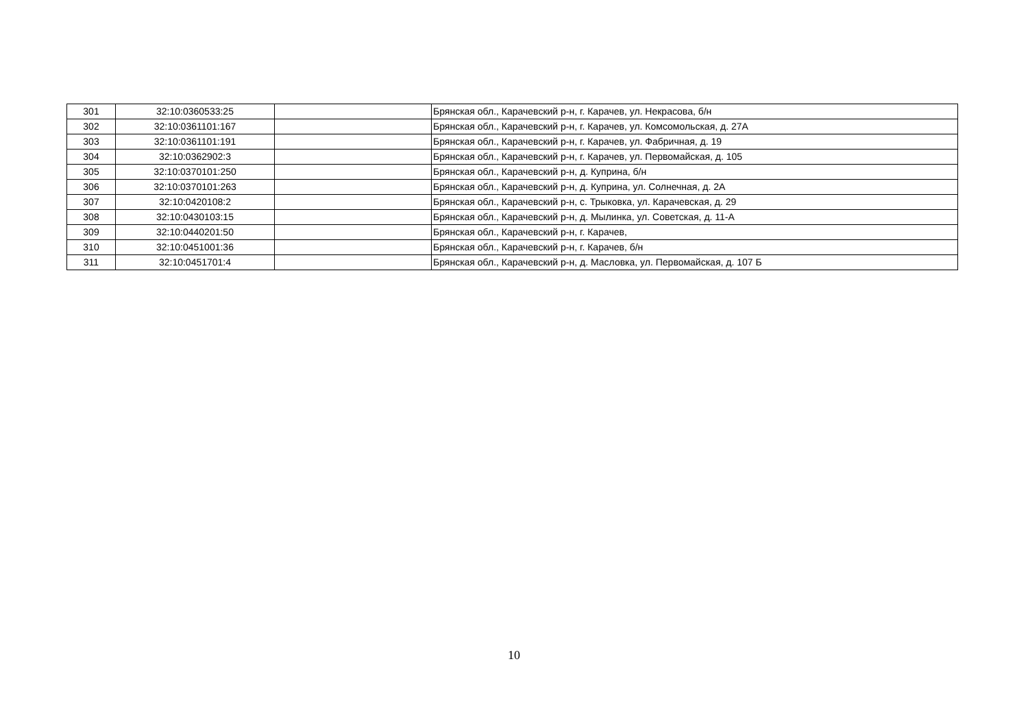| 301 | 32:10:0360533:25 | | Брянская обл., Карачевский р-н, г. Карачев, ул. Некрасова, б/н |
| 302 | 32:10:0361101:167 | | Брянская обл., Карачевский р-н, г. Карачев, ул. Комсомольская, д. 27А |
| 303 | 32:10:0361101:191 | | Брянская обл., Карачевский р-н, г. Карачев, ул. Фабричная, д. 19 |
| 304 | 32:10:0362902:3 | | Брянская обл., Карачевский р-н, г. Карачев, ул. Первомайская, д. 105 |
| 305 | 32:10:0370101:250 | | Брянская обл., Карачевский р-н, д. Куприна, б/н |
| 306 | 32:10:0370101:263 | | Брянская обл., Карачевский р-н, д. Куприна, ул. Солнечная, д. 2А |
| 307 | 32:10:0420108:2 | | Брянская обл., Карачевский р-н, с. Трыковка, ул. Карачевская, д. 29 |
| 308 | 32:10:0430103:15 | | Брянская обл., Карачевский р-н, д. Мылинка, ул. Советская, д. 11-А |
| 309 | 32:10:0440201:50 | | Брянская обл., Карачевский р-н, г. Карачев, |
| 310 | 32:10:0451001:36 | | Брянская обл., Карачевский р-н, г. Карачев, б/н |
| 311 | 32:10:0451701:4 | | Брянская обл., Карачевский р-н, д. Масловка, ул. Первомайская, д. 107 Б |
10